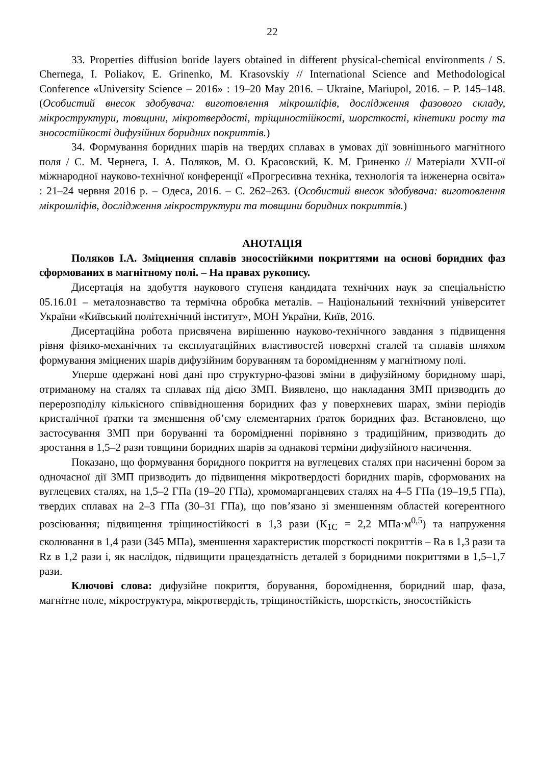22
33. Properties diffusion boride layers obtained in different physical-chemical environments / S. Chernega, I. Poliakov, E. Grinenko, M. Krasovskiy // International Science and Methodological Conference «University Science – 2016» : 19–20 May 2016. – Ukraine, Mariupol, 2016. – P. 145–148. (Особистий внесок здобувача: виготовлення мікрошліфів, дослідження фазового складу, мікроструктури, товщини, мікротвердості, тріщиностійкості, шорсткості, кінетики росту та зносостійкості дифузійних боридних покриттів.)
34. Формування боридних шарів на твердих сплавах в умовах дії зовнішнього магнітного поля / С. М. Чернега, І. А. Поляков, М. О. Красовский, К. М. Гриненко // Матеріали XVII-ої міжнародної науково-технічної конференції «Прогресивна техніка, технологія та інженерна освіта» : 21–24 червня 2016 р. – Одеса, 2016. – С. 262–263. (Особистий внесок здобувача: виготовлення мікрошліфів, дослідження мікроструктури та товщини боридних покриттів.)
АНОТАЦІЯ
Поляков І.А. Зміцнення сплавів зносостійкими покриттями на основі боридних фаз сформованих в магнітному полі. – На правах рукопису.
Дисертація на здобуття наукового ступеня кандидата технічних наук за спеціальністю 05.16.01 – металознавство та термічна обробка металів. – Національний технічний університет України «Київський політехнічний інститут», МОН України, Київ, 2016.
Дисертаційна робота присвячена вирішенню науково-технічного завдання з підвищення рівня фізико-механічних та експлуатаційних властивостей поверхні сталей та сплавів шляхом формування зміцнених шарів дифузійним боруванням та боромідненням у магнітному полі.
Уперше одержані нові дані про структурно-фазові зміни в дифузійному боридному шарі, отриманому на сталях та сплавах під дією ЗМП. Виявлено, що накладання ЗМП призводить до перерозподілу кількісного співвідношення боридних фаз у поверхневих шарах, зміни періодів кристалічної ґратки та зменшення об’єму елементарних ґраток боридних фаз. Встановлено, що застосування ЗМП при боруванні та боромідненні порівняно з традиційним, призводить до зростання в 1,5–2 рази товщини боридних шарів за однакові терміни дифузійного насичення.
Показано, що формування боридного покриття на вуглецевих сталях при насиченні бором за одночасної дії ЗМП призводить до підвищення мікротвердості боридних шарів, сформованих на вуглецевих сталях, на 1,5–2 ГПа (19–20 ГПа), хромомарганцевих сталях на 4–5 ГПа (19–19,5 ГПа), твердих сплавах на 2–3 ГПа (30–31 ГПа), що пов’язано зі зменшенням областей когерентного розсіювання; підвищення тріщиностійкості в 1,3 рази (К<sub>1С</sub> = 2,2 МПа·м<sup>0,5</sup>) та напруження сколювання в 1,4 рази (345 МПа), зменшення характеристик шорсткості покриттів – Ra в 1,3 рази та Rz в 1,2 рази і, як наслідок, підвищити працездатність деталей з боридними покриттями в 1,5–1,7 рази.
Ключові слова: дифузійне покриття, борування, бороміднення, боридний шар, фаза, магнітне поле, мікроструктура, мікротвердість, тріщиностійкість, шорсткість, зносостійкість